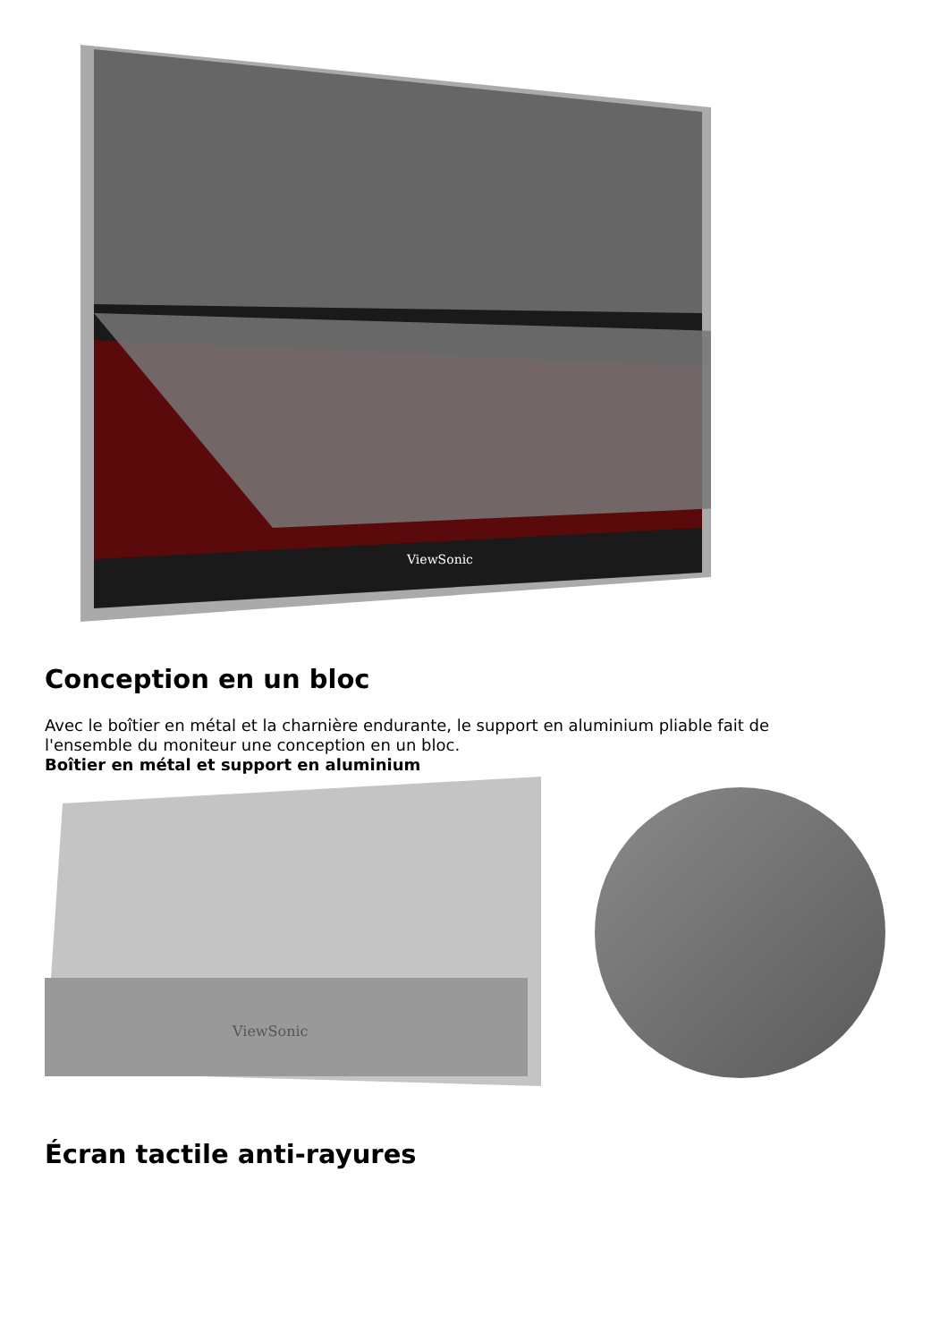ViewSonic
Conception en un bloc
Avec le boîtier en métal et la charnière endurante, le support en aluminium pliable fait de l'ensemble du moniteur une conception en un bloc.
Boîtier en métal et support en aluminium
ViewSonic
Écran tactile anti-rayures